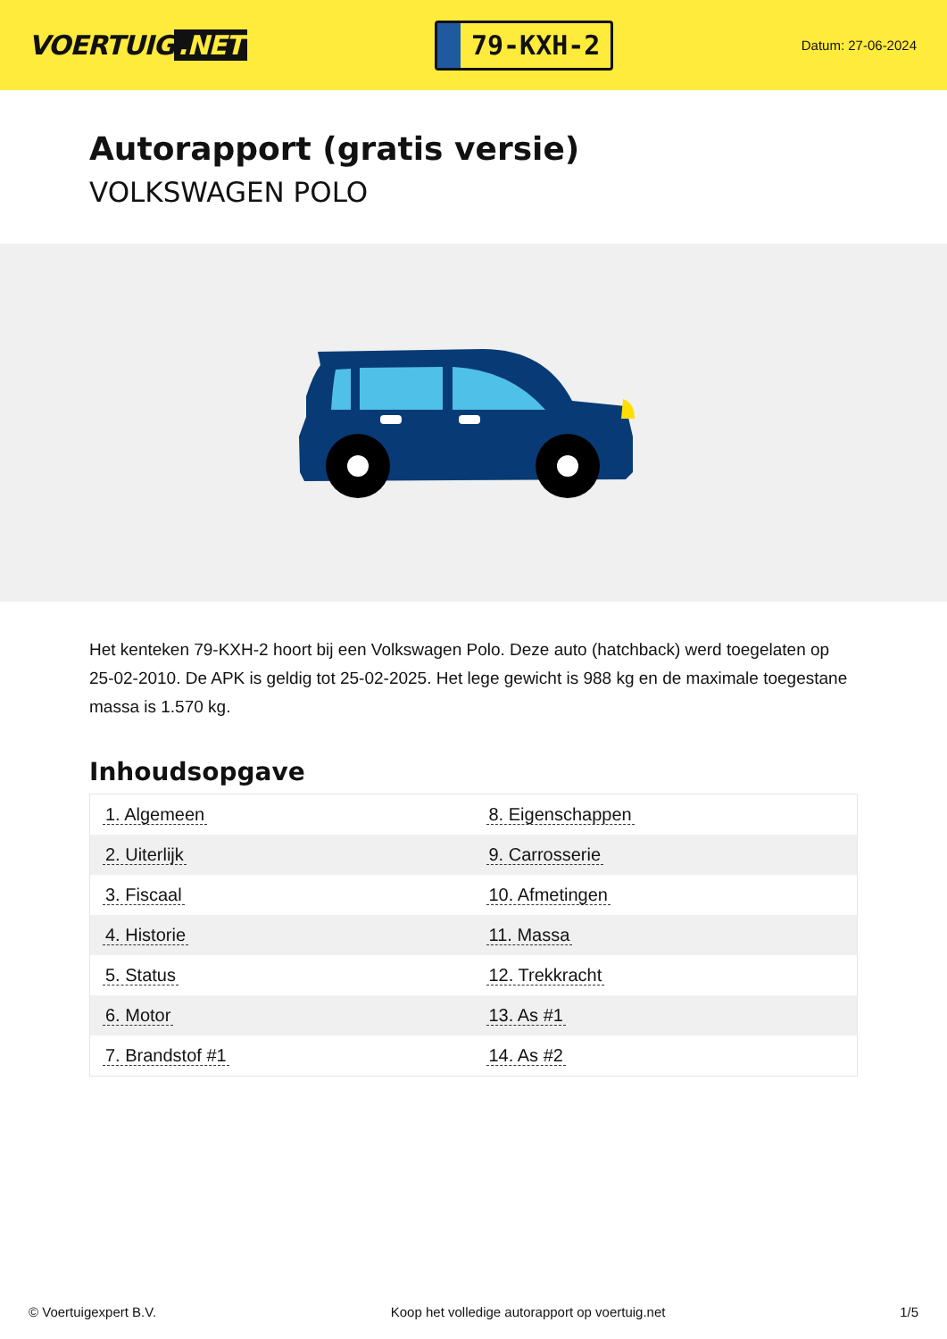VOERTUIG.NET
79-KXH-2
Datum: 27-06-2024
Autorapport (gratis versie)
VOLKSWAGEN POLO
Het kenteken 79-KXH-2 hoort bij een Volkswagen Polo. Deze auto (hatchback) werd toegelaten op 25-02-2010. De APK is geldig tot 25-02-2025. Het lege gewicht is 988 kg en de maximale toegestane massa is 1.570 kg.
Inhoudsopgave
| 1. Algemeen | 8. Eigenschappen |
| 2. Uiterlijk | 9. Carrosserie |
| 3. Fiscaal | 10. Afmetingen |
| 4. Historie | 11. Massa |
| 5. Status | 12. Trekkracht |
| 6. Motor | 13. As #1 |
| 7. Brandstof #1 | 14. As #2 |
© Voertuigexpert B.V. Koop het volledige autorapport op voertuig.net 1/5